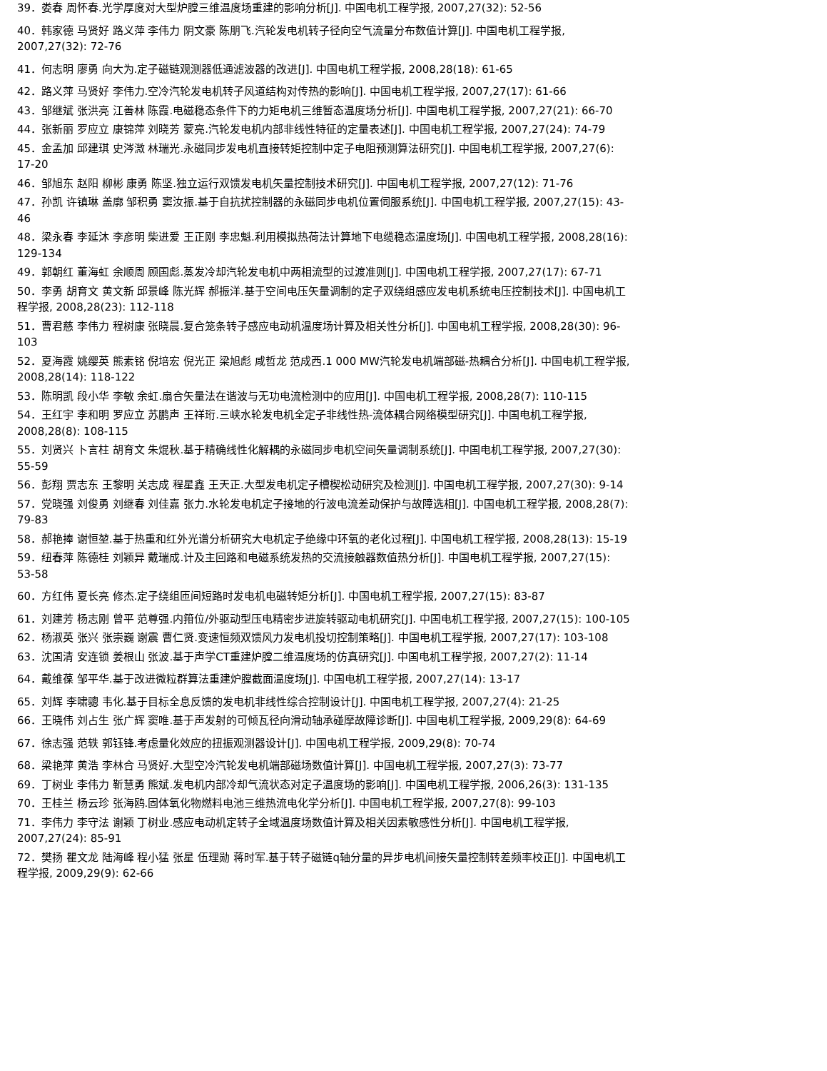39．娄春 周怀春.光学厚度对大型炉膛三维温度场重建的影响分析[J]. 中国电机工程学报, 2007,27(32): 52-56
40．韩家德 马贤好 路义萍 李伟力 阴文豪 陈朋飞.汽轮发电机转子径向空气流量分布数值计算[J]. 中国电机工程学报, 2007,27(32): 72-76
41．何志明 廖勇 向大为.定子磁链观测器低通滤波器的改进[J]. 中国电机工程学报, 2008,28(18): 61-65
42．路义萍 马贤好 李伟力.空冷汽轮发电机转子风道结构对传热的影响[J]. 中国电机工程学报, 2007,27(17): 61-66
43．邹继斌 张洪亮 江善林 陈霞.电磁稳态条件下的力矩电机三维暂态温度场分析[J]. 中国电机工程学报, 2007,27(21): 66-70
44．张新丽 罗应立 康锦萍 刘晓芳 蒙亮.汽轮发电机内部非线性特征的定量表述[J]. 中国电机工程学报, 2007,27(24): 74-79
45．金孟加 邱建琪 史涔溦 林瑞光.永磁同步发电机直接转矩控制中定子电阻预测算法研究[J]. 中国电机工程学报, 2007,27(6): 17-20
46．邹旭东 赵阳 柳彬 康勇 陈坚.独立运行双馈发电机矢量控制技术研究[J]. 中国电机工程学报, 2007,27(12): 71-76
47．孙凯 许镇琳 盖廓 邹积勇 窦汝振.基于自抗扰控制器的永磁同步电机位置伺服系统[J]. 中国电机工程学报, 2007,27(15): 43-46
48．梁永春 李延沐 李彦明 柴进爱 王正刚 李忠魁.利用模拟热荷法计算地下电缆稳态温度场[J]. 中国电机工程学报, 2008,28(16): 129-134
49．郭朝红 董海虹 余顺周 顾国彪.蒸发冷却汽轮发电机中两相流型的过渡准则[J]. 中国电机工程学报, 2007,27(17): 67-71
50．李勇 胡育文 黄文新 邱景峰 陈光辉 郝振洋.基于空间电压矢量调制的定子双绕组感应发电机系统电压控制技术[J]. 中国电机工程学报, 2008,28(23): 112-118
51．曹君慈 李伟力 程树康 张晓晨.复合笼条转子感应电动机温度场计算及相关性分析[J]. 中国电机工程学报, 2008,28(30): 96-103
52．夏海霞 姚缨英 熊素铭 倪培宏 倪光正 梁旭彪 咸哲龙 范成西.1 000 MW汽轮发电机端部磁-热耦合分析[J]. 中国电机工程学报, 2008,28(14): 118-122
53．陈明凯 段小华 李敏 余虹.扇合矢量法在谐波与无功电流检测中的应用[J]. 中国电机工程学报, 2008,28(7): 110-115
54．王红宇 李和明 罗应立 苏鹏声 王祥珩.三峡水轮发电机全定子非线性热-流体耦合网络模型研究[J]. 中国电机工程学报, 2008,28(8): 108-115
55．刘贤兴 卜言柱 胡育文 朱焜秋.基于精确线性化解耦的永磁同步电机空间矢量调制系统[J]. 中国电机工程学报, 2007,27(30): 55-59
56．彭翔 贾志东 王黎明 关志成 程星鑫 王天正.大型发电机定子槽楔松动研究及检测[J]. 中国电机工程学报, 2007,27(30): 9-14
57．党晓强 刘俊勇 刘继春 刘佳嘉 张力.水轮发电机定子接地的行波电流差动保护与故障选相[J]. 中国电机工程学报, 2008,28(7): 79-83
58．郝艳捧 谢恒堃.基于热重和红外光谱分析研究大电机定子绝缘中环氧的老化过程[J]. 中国电机工程学报, 2008,28(13): 15-19
59．纽春萍 陈德桂 刘颖异 戴瑞成.计及主回路和电磁系统发热的交流接触器数值热分析[J]. 中国电机工程学报, 2007,27(15): 53-58
60．方红伟 夏长亮 修杰.定子绕组匝间短路时发电机电磁转矩分析[J]. 中国电机工程学报, 2007,27(15): 83-87
61．刘建芳 杨志刚 曾平 范尊强.内箝位/外驱动型压电精密步进旋转驱动电机研究[J]. 中国电机工程学报, 2007,27(15): 100-105
62．杨淑英 张兴 张崇巍 谢震 曹仁贤.变速恒频双馈风力发电机投切控制策略[J]. 中国电机工程学报, 2007,27(17): 103-108
63．沈国清 安连锁 姜根山 张波.基于声学CT重建炉膛二维温度场的仿真研究[J]. 中国电机工程学报, 2007,27(2): 11-14
64．戴维葆 邹平华.基于改进微粒群算法重建炉膛截面温度场[J]. 中国电机工程学报, 2007,27(14): 13-17
65．刘辉 李啸骢 韦化.基于目标全息反馈的发电机非线性综合控制设计[J]. 中国电机工程学报, 2007,27(4): 21-25
66．王晓伟 刘占生 张广辉 窦唯.基于声发射的可倾瓦径向滑动轴承碰摩故障诊断[J]. 中国电机工程学报, 2009,29(8): 64-69
67．徐志强 范轶 郭钰锋.考虑量化效应的扭振观测器设计[J]. 中国电机工程学报, 2009,29(8): 70-74
68．梁艳萍 黄浩 李林合 马贤好.大型空冷汽轮发电机端部磁场数值计算[J]. 中国电机工程学报, 2007,27(3): 73-77
69．丁树业 李伟力 靳慧勇 熊斌.发电机内部冷却气流状态对定子温度场的影响[J]. 中国电机工程学报, 2006,26(3): 131-135
70．王桂兰 杨云珍 张海鸥.固体氧化物燃料电池三维热流电化学分析[J]. 中国电机工程学报, 2007,27(8): 99-103
71．李伟力 李守法 谢颖 丁树业.感应电动机定转子全域温度场数值计算及相关因素敏感性分析[J]. 中国电机工程学报, 2007,27(24): 85-91
72．樊扬 瞿文龙 陆海峰 程小猛 张星 伍理勋 蒋时军.基于转子磁链q轴分量的异步电机间接矢量控制转差频率校正[J]. 中国电机工程学报, 2009,29(9): 62-66